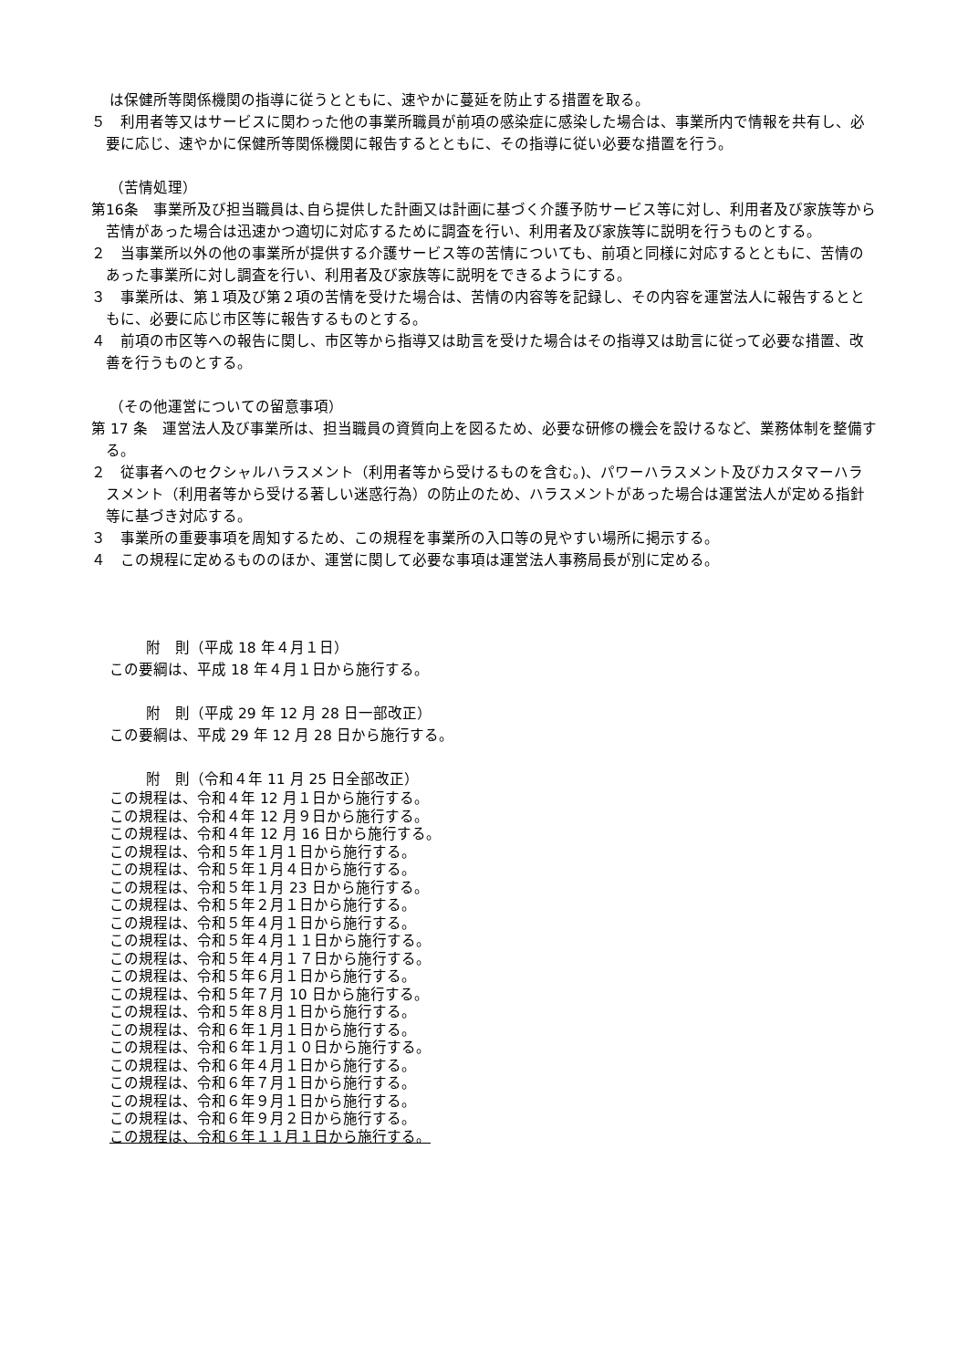は保健所等関係機関の指導に従うとともに、速やかに蔓延を防止する措置を取る。
５　利用者等又はサービスに関わった他の事業所職員が前項の感染症に感染した場合は、事業所内で情報を共有し、必要に応じ、速やかに保健所等関係機関に報告するとともに、その指導に従い必要な措置を行う。
（苦情処理）
第16条　事業所及び担当職員は､自ら提供した計画又は計画に基づく介護予防サービス等に対し、利用者及び家族等から苦情があった場合は迅速かつ適切に対応するために調査を行い、利用者及び家族等に説明を行うものとする。
２　当事業所以外の他の事業所が提供する介護サービス等の苦情についても、前項と同様に対応するとともに、苦情のあった事業所に対し調査を行い、利用者及び家族等に説明をできるようにする。
３　事業所は、第１項及び第２項の苦情を受けた場合は、苦情の内容等を記録し、その内容を運営法人に報告するとともに、必要に応じ市区等に報告するものとする。
４　前項の市区等への報告に関し、市区等から指導又は助言を受けた場合はその指導又は助言に従って必要な措置、改善を行うものとする。
（その他運営についての留意事項）
第 17 条　運営法人及び事業所は、担当職員の資質向上を図るため、必要な研修の機会を設けるなど、業務体制を整備する。
２　従事者へのセクシャルハラスメント（利用者等から受けるものを含む｡)、パワーハラスメント及びカスタマーハラスメント（利用者等から受ける著しい迷惑行為）の防止のため、ハラスメントがあった場合は運営法人が定める指針等に基づき対応する。
３　事業所の重要事項を周知するため、この規程を事業所の入口等の見やすい場所に掲示する。
４　この規程に定めるもののほか、運営に関して必要な事項は運営法人事務局長が別に定める。
附　則（平成 18 年４月１日）
この要綱は、平成 18 年４月１日から施行する。
附　則（平成 29 年 12 月 28 日一部改正）
この要綱は、平成 29 年 12 月 28 日から施行する。
附　則（令和４年 11 月 25 日全部改正）
この規程は、令和４年 12 月１日から施行する。
この規程は、令和４年 12 月９日から施行する。
この規程は、令和４年 12 月 16 日から施行する。
この規程は、令和５年１月１日から施行する。
この規程は、令和５年１月４日から施行する。
この規程は、令和５年１月 23 日から施行する。
この規程は、令和５年２月１日から施行する。
この規程は、令和５年４月１日から施行する。
この規程は、令和５年４月１１日から施行する。
この規程は、令和５年４月１７日から施行する。
この規程は、令和５年６月１日から施行する。
この規程は、令和５年７月 10 日から施行する。
この規程は、令和５年８月１日から施行する。
この規程は、令和６年１月１日から施行する。
この規程は、令和６年１月１０日から施行する。
この規程は、令和６年４月１日から施行する。
この規程は、令和６年７月１日から施行する。
この規程は、令和６年９月１日から施行する。
この規程は、令和６年９月２日から施行する。
この規程は、令和６年１１月１日から施行する。